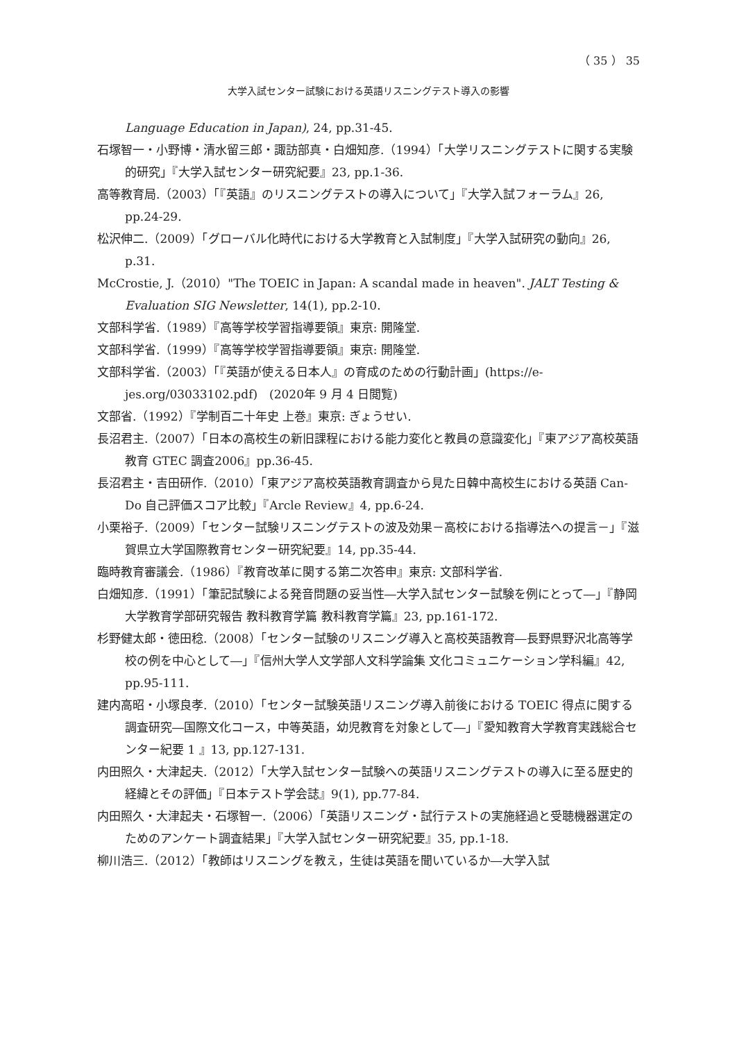（ 35 ） 35
大学入試センター試験における英語リスニングテスト導入の影響
Language Education in Japan), 24, pp.31-45.
石塚智一・小野博・清水留三郎・諏訪部真・白畑知彦.（1994）「大学リスニングテストに関する実験的研究」『大学入試センター研究紀要』23, pp.1-36.
高等教育局.（2003）「『英語』のリスニングテストの導入について」『大学入試フォーラム』26, pp.24-29.
松沢伸二.（2009）「グローバル化時代における大学教育と入試制度」『大学入試研究の動向』26, p.31.
McCrostie, J.（2010）"The TOEIC in Japan: A scandal made in heaven". JALT Testing & Evaluation SIG Newsletter, 14(1), pp.2-10.
文部科学省.（1989）『高等学校学習指導要領』東京: 開隆堂.
文部科学省.（1999）『高等学校学習指導要領』東京: 開隆堂.
文部科学省.（2003）「『英語が使える日本人』の育成のための行動計画」(https://e-jes.org/03033102.pdf)　(2020年 9 月 4 日閲覧)
文部省.（1992）『学制百二十年史 上巻』東京: ぎょうせい.
長沼君主.（2007）「日本の高校生の新旧課程における能力変化と教員の意識変化」『東アジア高校英語教育 GTEC 調査2006』pp.36-45.
長沼君主・吉田研作.（2010）「東アジア高校英語教育調査から見た日韓中高校生における英語 Can-Do 自己評価スコア比較」『Arcle Review』4, pp.6-24.
小栗裕子.（2009）「センター試験リスニングテストの波及効果－高校における指導法への提言－」『滋賀県立大学国際教育センター研究紀要』14, pp.35-44.
臨時教育審議会.（1986）『教育改革に関する第二次答申』東京: 文部科学省.
白畑知彦.（1991）「筆記試験による発音問題の妥当性―大学入試センター試験を例にとって―」『静岡大学教育学部研究報告 教科教育学篇 教科教育学篇』23, pp.161-172.
杉野健太郎・徳田稔.（2008）「センター試験のリスニング導入と高校英語教育―長野県野沢北高等学校の例を中心として―」『信州大学人文学部人文科学論集 文化コミュニケーション学科編』42, pp.95-111.
建内高昭・小塚良孝.（2010）「センター試験英語リスニング導入前後における TOEIC 得点に関する調査研究―国際文化コース，中等英語，幼児教育を対象として―」『愛知教育大学教育実践総合センター紀要 1 』13, pp.127-131.
内田照久・大津起夫.（2012）「大学入試センター試験への英語リスニングテストの導入に至る歴史的経緯とその評価」『日本テスト学会誌』9(1), pp.77-84.
内田照久・大津起夫・石塚智一.（2006）「英語リスニング・試行テストの実施経過と受聴機器選定のためのアンケート調査結果」『大学入試センター研究紀要』35, pp.1-18.
柳川浩三.（2012）「教師はリスニングを教え，生徒は英語を聞いているか―大学入試